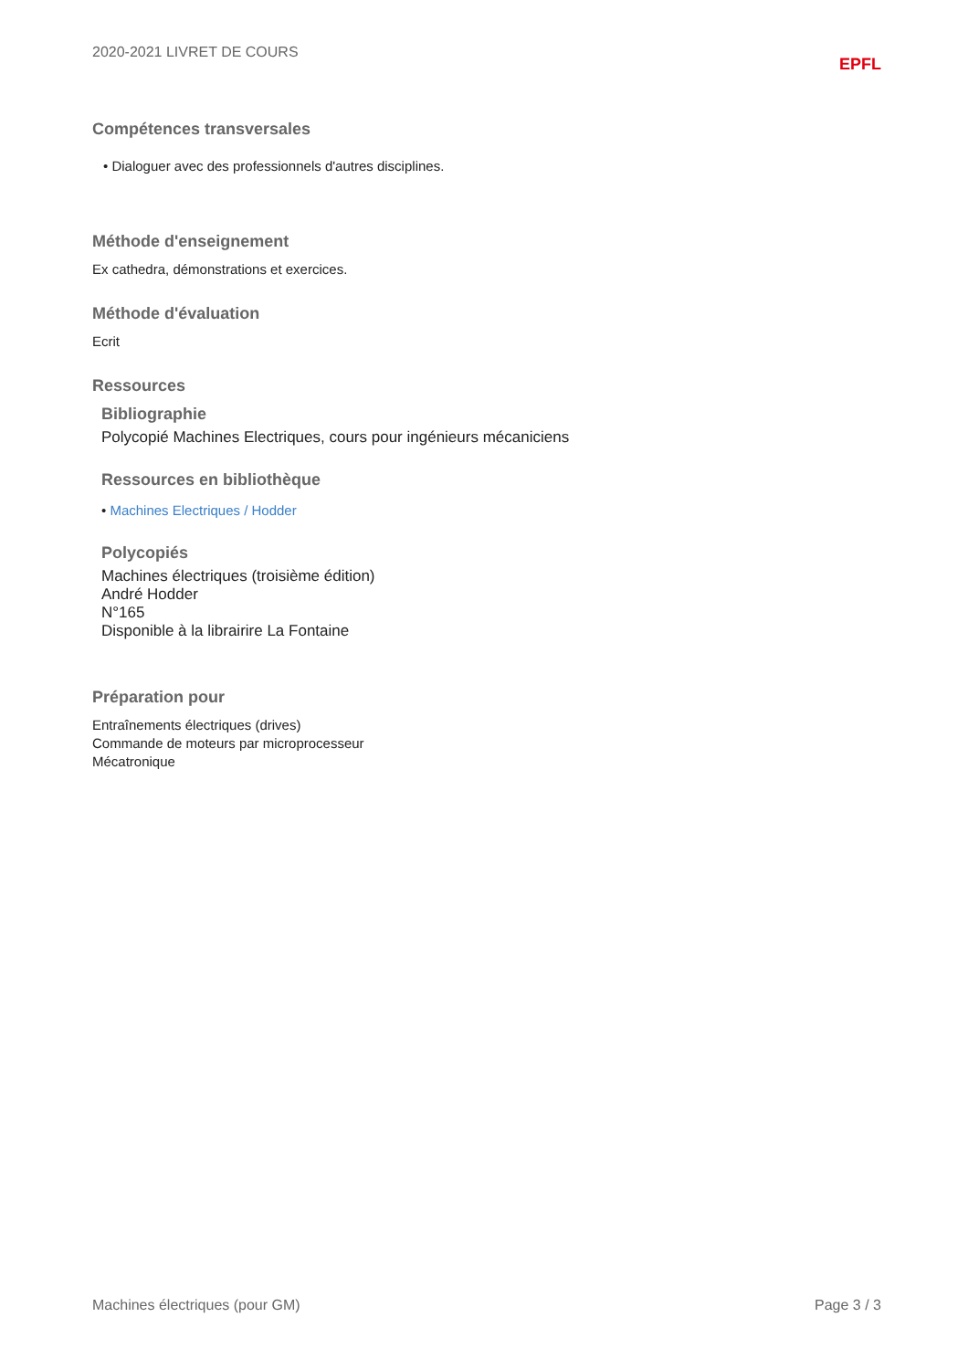2020-2021 LIVRET DE COURS EPFL
Compétences transversales
• Dialoguer avec des professionnels d'autres disciplines.
Méthode d'enseignement
Ex cathedra, démonstrations et exercices.
Méthode d'évaluation
Ecrit
Ressources
Bibliographie
Polycopié Machines Electriques, cours pour ingénieurs mécaniciens
Ressources en bibliothèque
• Machines Electriques / Hodder
Polycopiés
Machines électriques (troisième édition)
André Hodder
N°165
Disponible à la librairire La Fontaine
Préparation pour
Entraînements électriques (drives)
Commande de moteurs par microprocesseur
Mécatronique
Machines électriques (pour GM) Page 3 / 3